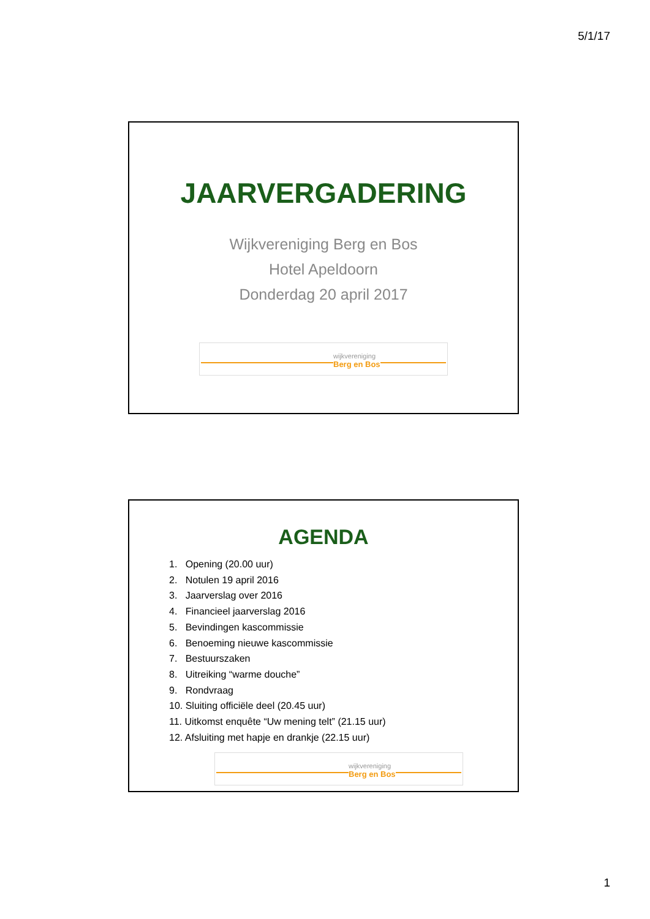5/1/17
JAARVERGADERING
Wijkvereniging Berg en Bos
Hotel Apeldoorn
Donderdag 20 april 2017
wijkvereniging
Berg en Bos
AGENDA
1. Opening (20.00 uur)
2. Notulen 19 april 2016
3. Jaarverslag over 2016
4. Financieel jaarverslag 2016
5. Bevindingen kascommissie
6. Benoeming nieuwe kascommissie
7. Bestuurszaken
8. Uitreiking “warme douche”
9. Rondvraag
10. Sluiting officiële deel (20.45 uur)
11. Uitkomst enquête “Uw mening telt” (21.15 uur)
12. Afsluiting met hapje en drankje (22.15 uur)
wijkvereniging
Berg en Bos
1